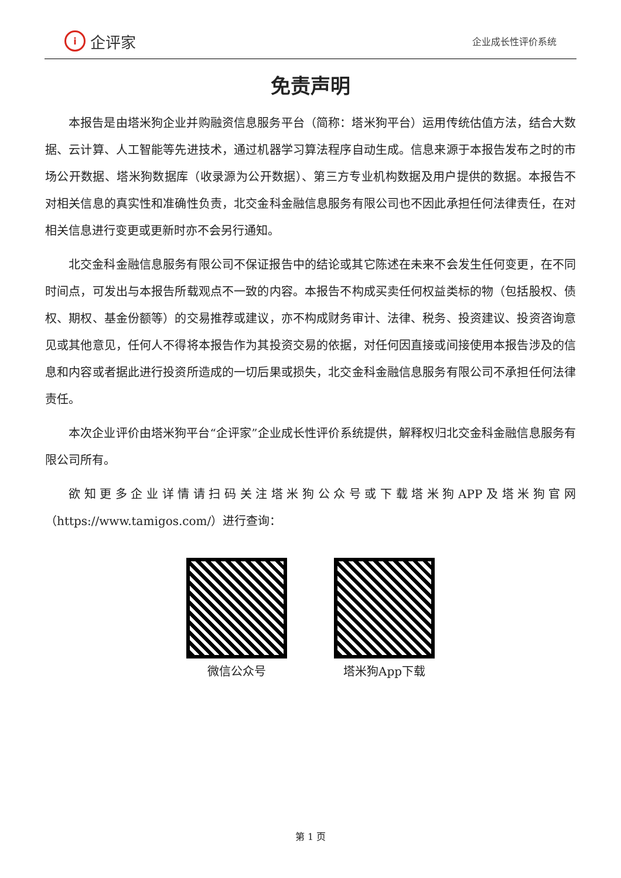i企评家
企业成长性评价系统
免责声明
本报告是由塔米狗企业并购融资信息服务平台（简称：塔米狗平台）运用传统估值方法，结合大数据、云计算、人工智能等先进技术，通过机器学习算法程序自动生成。信息来源于本报告发布之时的市场公开数据、塔米狗数据库（收录源为公开数据）、第三方专业机构数据及用户提供的数据。本报告不对相关信息的真实性和准确性负责，北交金科金融信息服务有限公司也不因此承担任何法律责任，在对相关信息进行变更或更新时亦不会另行通知。
北交金科金融信息服务有限公司不保证报告中的结论或其它陈述在未来不会发生任何变更，在不同时间点，可发出与本报告所载观点不一致的内容。本报告不构成买卖任何权益类标的物（包括股权、债权、期权、基金份额等）的交易推荐或建议，亦不构成财务审计、法律、税务、投资建议、投资咨询意见或其他意见，任何人不得将本报告作为其投资交易的依据，对任何因直接或间接使用本报告涉及的信息和内容或者据此进行投资所造成的一切后果或损失，北交金科金融信息服务有限公司不承担任何法律责任。
本次企业评价由塔米狗平台“企评家”企业成长性评价系统提供，解释权归北交金科金融信息服务有限公司所有。
欲知更多企业详情请扫码关注塔米狗公众号或下载塔米狗APP及塔米狗官网（https://www.tamigos.com/）进行查询：
微信公众号 塔米狗App下载
第 1 页